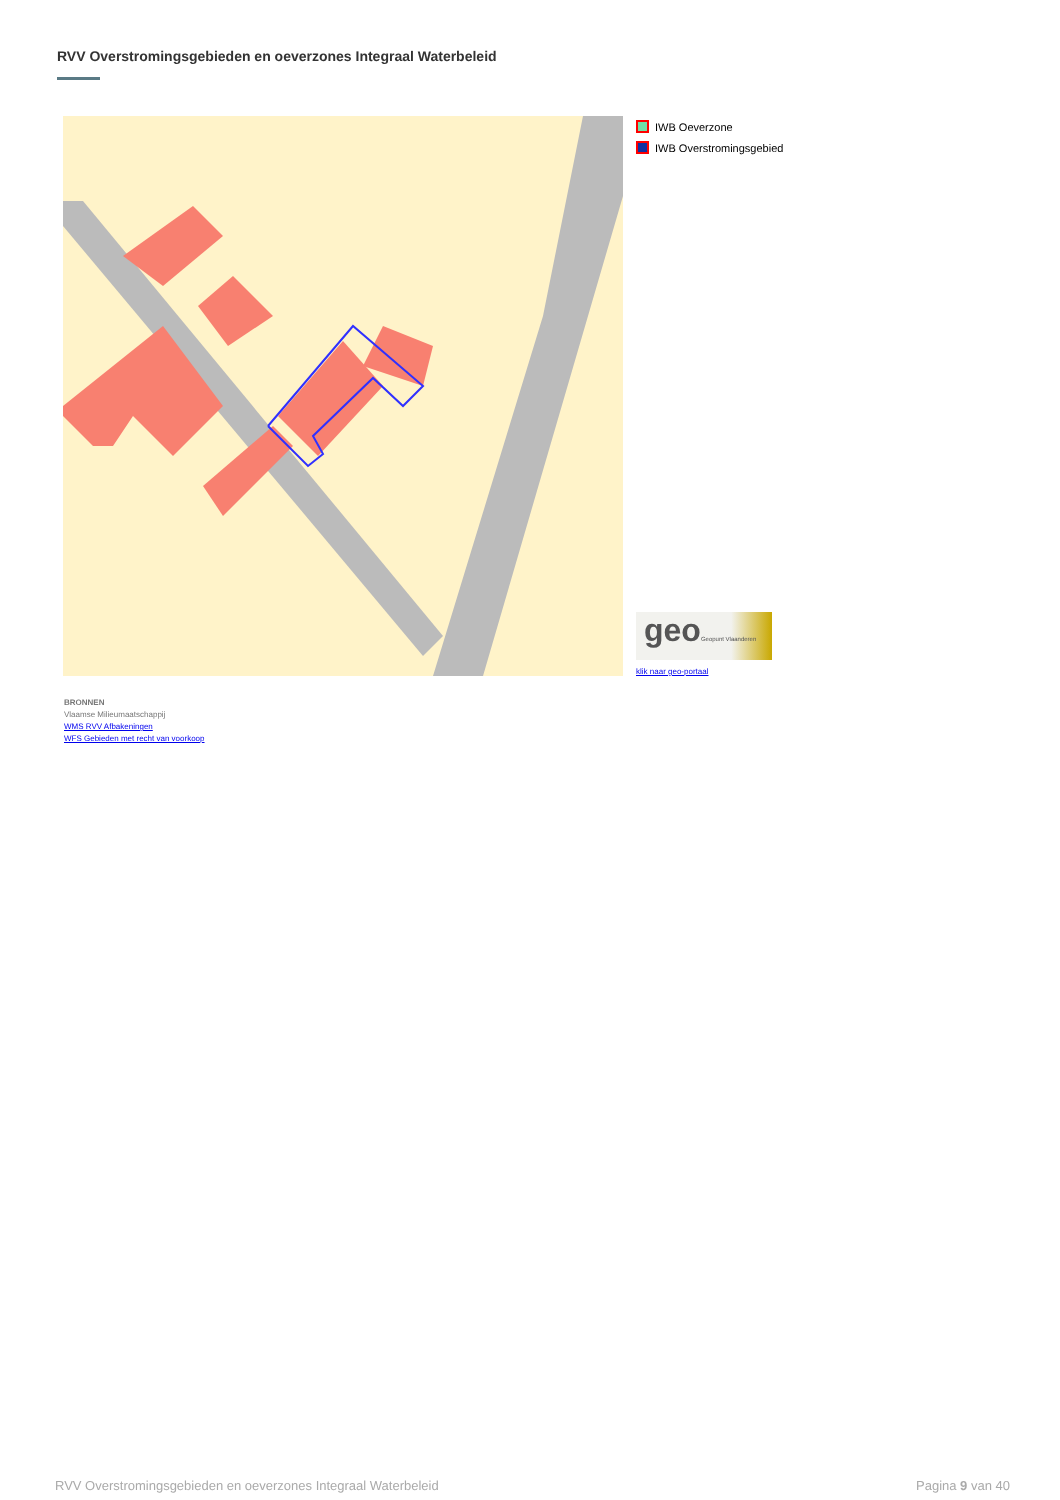RVV Overstromingsgebieden en oeverzones Integraal Waterbeleid
IWB Oeverzone
IWB Overstromingsgebied
geoGeopunt Vlaanderen
klik naar geo-portaal
BRONNEN
Vlaamse Milieumaatschappij
WMS RVV Afbakeningen
WFS Gebieden met recht van voorkoop
RVV Overstromingsgebieden en oeverzones Integraal Waterbeleid Pagina 9 van 40